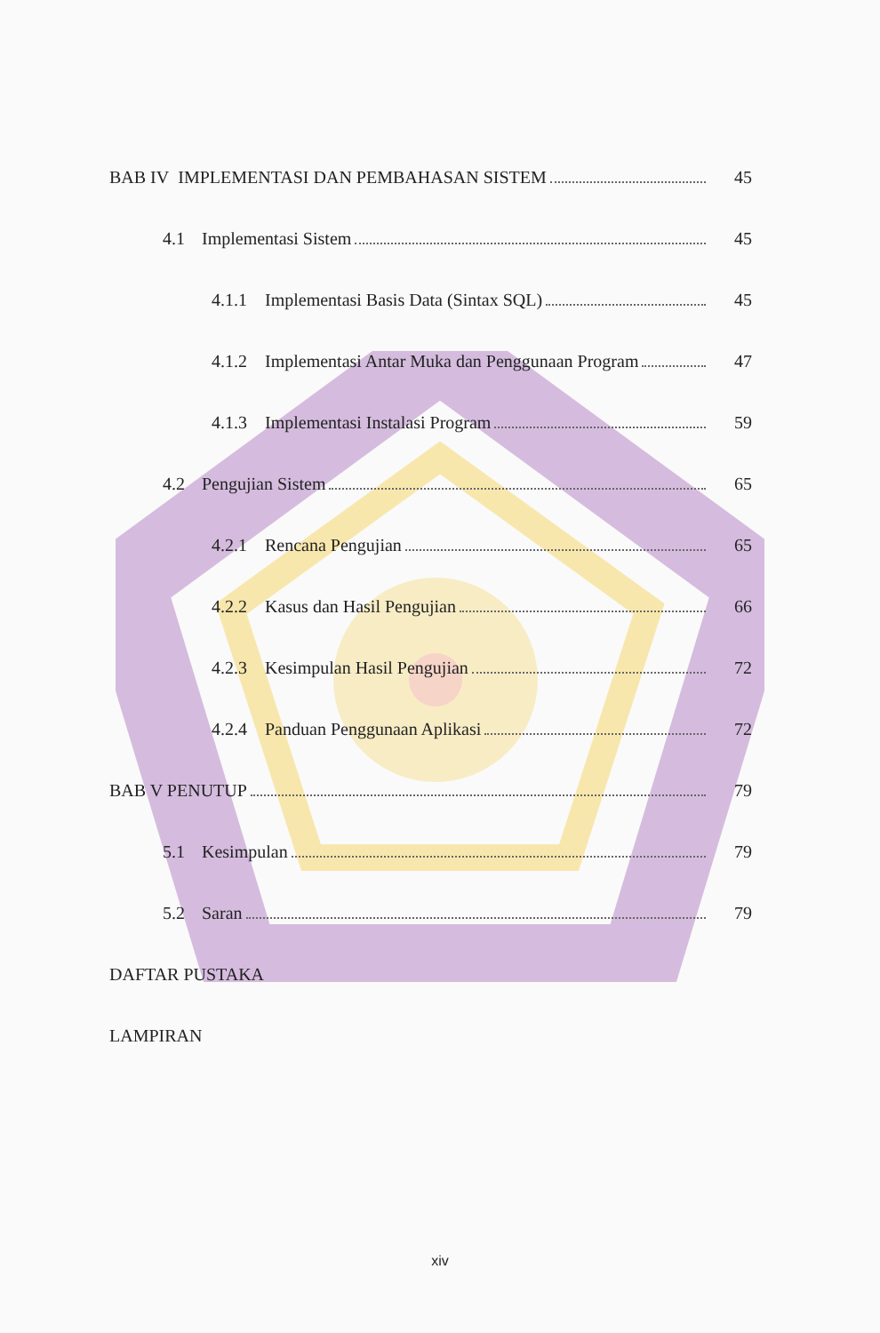BAB IV IMPLEMENTASI DAN PEMBAHASAN SISTEM 45
4.1 Implementasi Sistem 45
4.1.1 Implementasi Basis Data (Sintax SQL) 45
4.1.2 Implementasi Antar Muka dan Penggunaan Program 47
4.1.3 Implementasi Instalasi Program 59
4.2 Pengujian Sistem 65
4.2.1 Rencana Pengujian 65
4.2.2 Kasus dan Hasil Pengujian 66
4.2.3 Kesimpulan Hasil Pengujian 72
4.2.4 Panduan Penggunaan Aplikasi 72
BAB V PENUTUP 79
5.1 Kesimpulan 79
5.2 Saran 79
DAFTAR PUSTAKA
LAMPIRAN
xiv